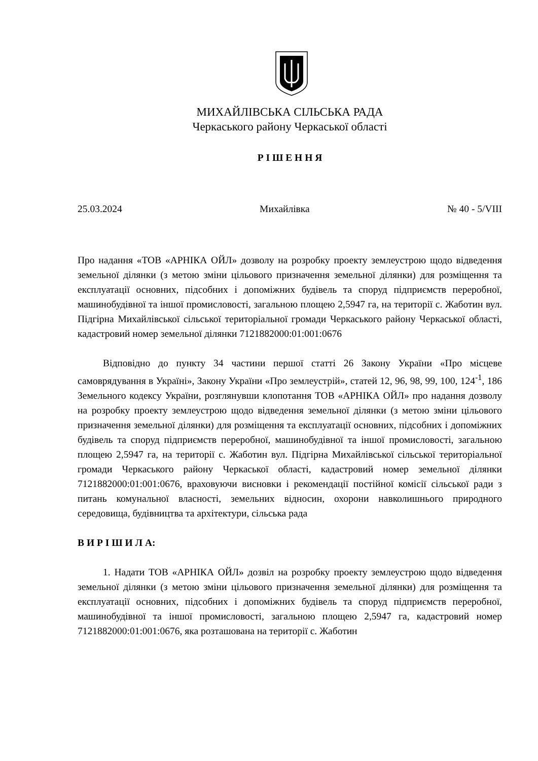МИХАЙЛІВСЬКА СІЛЬСЬКА РАДА
Черкаського району Черкаської області
Р І Ш Е Н Н Я
25.03.2024 Михайлівка № 40 - 5/VIII
Про надання «ТОВ «АРНІКА ОЙЛ» дозволу на розробку проекту землеустрою щодо відведення земельної ділянки (з метою зміни цільового призначення земельної ділянки) для розміщення та експлуатації основних, підсобних і допоміжних будівель та споруд підприємств переробної, машинобудівної та іншої промисловості, загальною площею 2,5947 га, на території с. Жаботин вул. Підгірна Михайлівської сільської територіальної громади Черкаського району Черкаської області, кадастровий номер земельної ділянки 7121882000:01:001:0676
Відповідно до пункту 34 частини першої статті 26 Закону України «Про місцеве самоврядування в Україні», Закону України «Про землеустрій», статей 12, 96, 98, 99, 100, 124<sup>-1</sup>, 186 Земельного кодексу України, розглянувши клопотання ТОВ «АРНІКА ОЙЛ» про надання дозволу на розробку проекту землеустрою щодо відведення земельної ділянки (з метою зміни цільового призначення земельної ділянки) для розміщення та експлуатації основних, підсобних і допоміжних будівель та споруд підприємств переробної, машинобудівної та іншої промисловості, загальною площею 2,5947 га, на території с. Жаботин вул. Підгірна Михайлівської сільської територіальної громади Черкаського району Черкаської області, кадастровий номер земельної ділянки 7121882000:01:001:0676, враховуючи висновки і рекомендації постійної комісії сільської ради з питань комунальної власності, земельних відносин, охорони навколишнього природного середовища, будівництва та архітектури, сільська рада
В И Р І Ш И Л А:
1. Надати ТОВ «АРНІКА ОЙЛ» дозвіл на розробку проекту землеустрою щодо відведення земельної ділянки (з метою зміни цільового призначення земельної ділянки) для розміщення та експлуатації основних, підсобних і допоміжних будівель та споруд підприємств переробної, машинобудівної та іншої промисловості, загальною площею 2,5947 га, кадастровий номер 7121882000:01:001:0676, яка розташована на території с. Жаботин